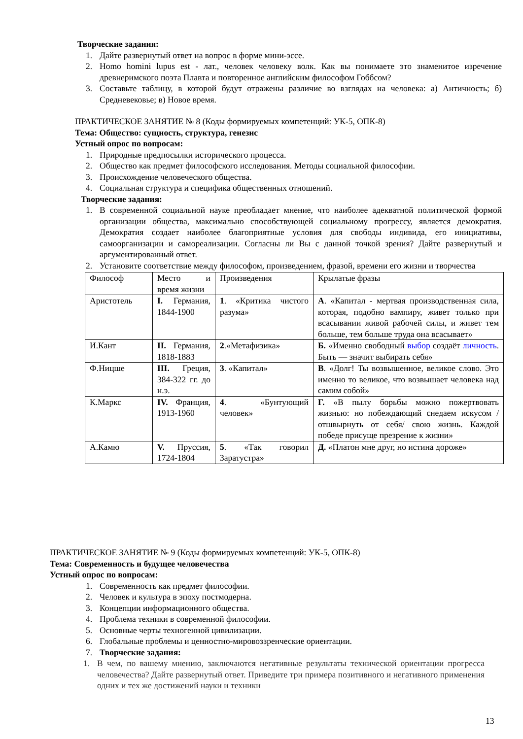Творческие задания:
1. Дайте развернутый ответ на вопрос в форме мини-эссе.
2. Homo homini lupus est - лат., человек человеку волк. Как вы понимаете это знаменитое изречение древнеримского поэта Плавта и повторенное английским философом Гоббсом?
3. Составьте таблицу, в которой будут отражены различие во взглядах на человека: а) Античность; б) Средневековье; в) Новое время.
ПРАКТИЧЕСКОЕ ЗАНЯТИЕ № 8 (Коды формируемых компетенций: УК-5, ОПК-8)
Тема: Общество: сущность, структура, генезис
Устный опрос по вопросам:
1. Природные предпосылки исторического процесса.
2. Общество как предмет философского исследования. Методы социальной философии.
3. Происхождение человеческого общества.
4. Социальная структура и специфика общественных отношений.
Творческие задания:
1. В современной социальной науке преобладает мнение, что наиболее адекватной политической формой организации общества, максимально способствующей социальному прогрессу, является демократия. Демократия создает наиболее благоприятные условия для свободы индивида, его инициативы, самоорганизации и самореализации. Согласны ли Вы с данной точкой зрения? Дайте развернутый и аргументированный ответ.
2. Установите соответствие между философом, произведением, фразой, времени его жизни и творчества
| Философ | Место и время жизни | Произведения | Крылатые фразы |
| Аристотель | I. Германия, 1844-1900 | 1 . «Критика чистого разума» | А . «Капитал - мертвая производственная сила, которая, подобно вампиру, живет только при всасывании живой рабочей силы, и живет тем больше, тем больше труда она всасывает» |
| И.Кант | II. Германия, 1818-1883 | 2 .«Метафизика» | Б. «Именно свободный выбор создаёт личность . Быть — значит выбирать себя» |
| Ф.Ницше | III. Греция, 384-322 гг. до н.э. | 3 . «Капитал» | В . «Долг! Ты возвышенное, великое слово. Это именно то великое, что возвышает человека над самим собой» |
| К.Маркс | IV. Франция, 1913-1960 | 4 . «Бунтующий человек» | Г. «В пылу борьбы можно пожертвовать жизнью: но побеждающий снедаем искусом /отшвырнуть от себя/ свою жизнь. Каждой победе присуще презрение к жизни» |
| А.Камю | V. Пруссия, 1724-1804 | 5 . «Так говорил Заратустра» | Д. «Платон мне друг, но истина дороже» |
ПРАКТИЧЕСКОЕ ЗАНЯТИЕ № 9 (Коды формируемых компетенций: УК-5, ОПК-8)
Тема: Современность и будущее человечества
Устный опрос по вопросам:
1. Современность как предмет философии.
2. Человек и культура в эпоху постмодерна.
3. Концепции информационного общества.
4. Проблема техники в современной философии.
5. Основные черты техногенной цивилизации.
6. Глобальные проблемы и ценностно-мировоззренческие ориентации.
7. Творческие задания:
1. В чем, по вашему мнению, заключаются негативные результаты технической ориентации прогресса человечества? Дайте развернутый ответ. Приведите три примера позитивного и негативного применения одних и тех же достижений науки и техники
13